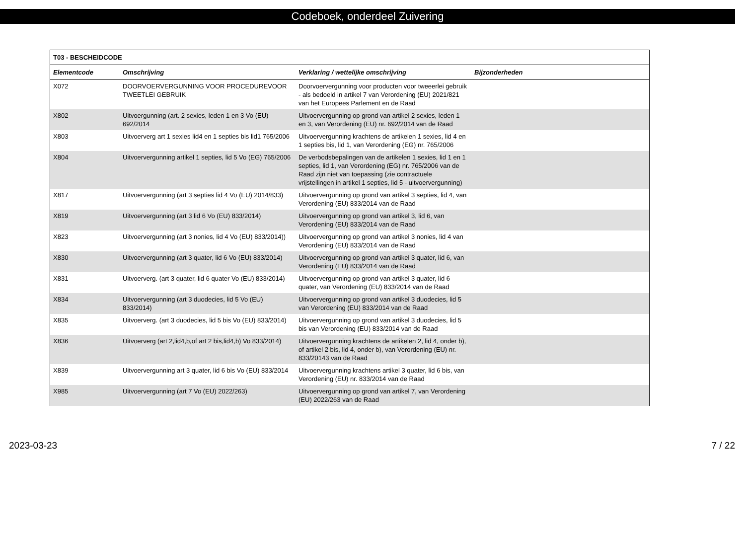Codeboek, onderdeel Zuivering
| T03 - BESCHEIDCODE | | | |
| --- | --- | --- | --- |
| Elementcode | Omschrijving | Verklaring / wettelijke omschrijving | Bijzonderheden |
| X072 | DOORVOERVERGUNNING VOOR PROCEDUREVOOR TWEETLEI GEBRUIK | Doorvoervergunning voor producten voor tweeerlei gebruik - als bedoeld in artikel 7 van Verordening (EU) 2021/821 van het Europees Parlement en de Raad | |
| X802 | Uitvoergunning (art. 2 sexies, leden 1 en 3 Vo (EU) 692/2014 | Uitvoervergunning op grond van artikel 2 sexies, leden 1 en 3, van Verordening (EU) nr. 692/2014 van de Raad | |
| X803 | Uitvoerverg art 1 sexies lid4 en 1 septies bis lid1 765/2006 | Uitvoervergunning krachtens de artikelen 1 sexies, lid 4 en 1 septies bis, lid 1, van Verordening (EG) nr. 765/2006 | |
| X804 | Uitvoervergunning artikel 1 septies, lid 5 Vo (EG) 765/2006 | De verbodsbepalingen van de artikelen 1 sexies, lid 1 en 1 septies, lid 1, van Verordening (EG) nr. 765/2006 van de Raad zijn niet van toepassing (zie contractuele vrijstellingen in artikel 1 septies, lid 5 - uitvoervergunning) | |
| X817 | Uitvoervergunning (art 3 septies lid 4 Vo (EU) 2014/833) | Uitvoervergunning op grond van artikel 3 septies, lid 4, van Verordening (EU) 833/2014 van de Raad | |
| X819 | Uitvoervergunning (art 3 lid 6 Vo (EU) 833/2014) | Uitvoervergunning op grond van artikel 3, lid 6, van Verordening (EU) 833/2014 van de Raad | |
| X823 | Uitvoervergunning (art 3 nonies, lid 4 Vo (EU) 833/2014)) | Uitvoervergunning op grond van artikel 3 nonies, lid 4 van Verordening (EU) 833/2014 van de Raad | |
| X830 | Uitvoervergunning (art 3 quater, lid 6 Vo (EU) 833/2014) | Uitvoervergunning op grond van artikel 3 quater, lid 6, van Verordening (EU) 833/2014 van de Raad | |
| X831 | Uitvoerverg. (art 3 quater, lid 6 quater Vo (EU) 833/2014) | Uitvoervergunning op grond van artikel 3 quater, lid 6 quater, van Verordening (EU) 833/2014 van de Raad | |
| X834 | Uitvoervergunning (art 3 duodecies, lid 5 Vo (EU) 833/2014) | Uitvoervergunning op grond van artikel 3 duodecies, lid 5 van Verordening (EU) 833/2014 van de Raad | |
| X835 | Uitvoerverg. (art 3 duodecies, lid 5 bis Vo (EU) 833/2014) | Uitvoervergunning op grond van artikel 3 duodecies, lid 5 bis van Verordening (EU) 833/2014 van de Raad | |
| X836 | Uitvoerverg (art 2,lid4,b,of art 2 bis,lid4,b) Vo 833/2014) | Uitvoervergunning krachtens de artikelen 2, lid 4, onder b), of artikel 2 bis, lid 4, onder b), van Verordening (EU) nr. 833/20143 van de Raad | |
| X839 | Uitvoervergunning art 3 quater, lid 6 bis Vo (EU) 833/2014 | Uitvoervergunning krachtens artikel 3 quater, lid 6 bis, van Verordening (EU) nr. 833/2014 van de Raad | |
| X985 | Uitvoervergunning (art 7 Vo (EU) 2022/263) | Uitvoervergunning op grond van artikel 7, van Verordening (EU) 2022/263 van de Raad | |
2023-03-23 7 / 22